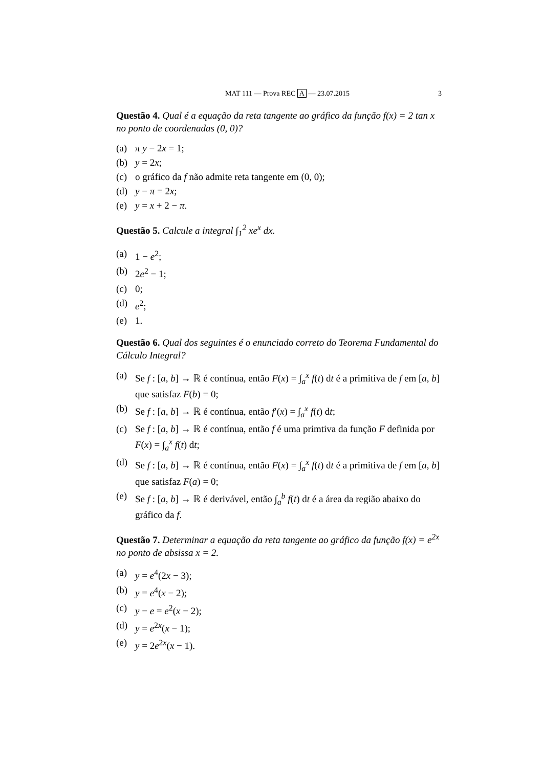MAT 111 — Prova REC A — 23.07.2015 3
Questão 4. Qual é a equação da reta tangente ao gráfico da função f(x) = 2 tan x no ponto de coordenadas (0, 0)?
(a) π y − 2x = 1;
(b) y = 2x;
(c) o gráfico da f não admite reta tangente em (0, 0);
(d) y − π = 2x;
(e) y = x + 2 − π.
Questão 5. Calcule a integral ∫<sub>1</sub><sup>2</sup> xe<sup>x</sup> dx.
(a) 1 − e<sup>2</sup>;
(b) 2e<sup>2</sup> − 1;
(c) 0;
(d) e<sup>2</sup>;
(e) 1.
Questão 6. Qual dos seguintes é o enunciado correto do Teorema Fundamental do Cálculo Integral?
(a) Se f : [a, b] → ℝ é contínua, então F(x) = ∫<sub>a</sub><sup>x</sup> f(t) dt é a primitiva de f em [a, b] que satisfaz F(b) = 0;
(b) Se f : [a, b] → ℝ é contínua, então f′(x) = ∫<sub>a</sub><sup>x</sup> f(t) dt;
(c) Se f : [a, b] → ℝ é contínua, então f é uma primtiva da função F definida por F(x) = ∫<sub>a</sub><sup>x</sup> f(t) dt;
(d) Se f : [a, b] → ℝ é contínua, então F(x) = ∫<sub>a</sub><sup>x</sup> f(t) dt é a primitiva de f em [a, b] que satisfaz F(a) = 0;
(e) Se f : [a, b] → ℝ é derivável, então ∫<sub>a</sub><sup>b</sup> f(t) dt é a área da região abaixo do gráfico da f.
Questão 7. Determinar a equação da reta tangente ao gráfico da função f(x) = e<sup>2x</sup> no ponto de absissa x = 2.
(a) y = e<sup>4</sup>(2x − 3);
(b) y = e<sup>4</sup>(x − 2);
(c) y − e = e<sup>2</sup>(x − 2);
(d) y = e<sup>2x</sup>(x − 1);
(e) y = 2e<sup>2x</sup>(x − 1).